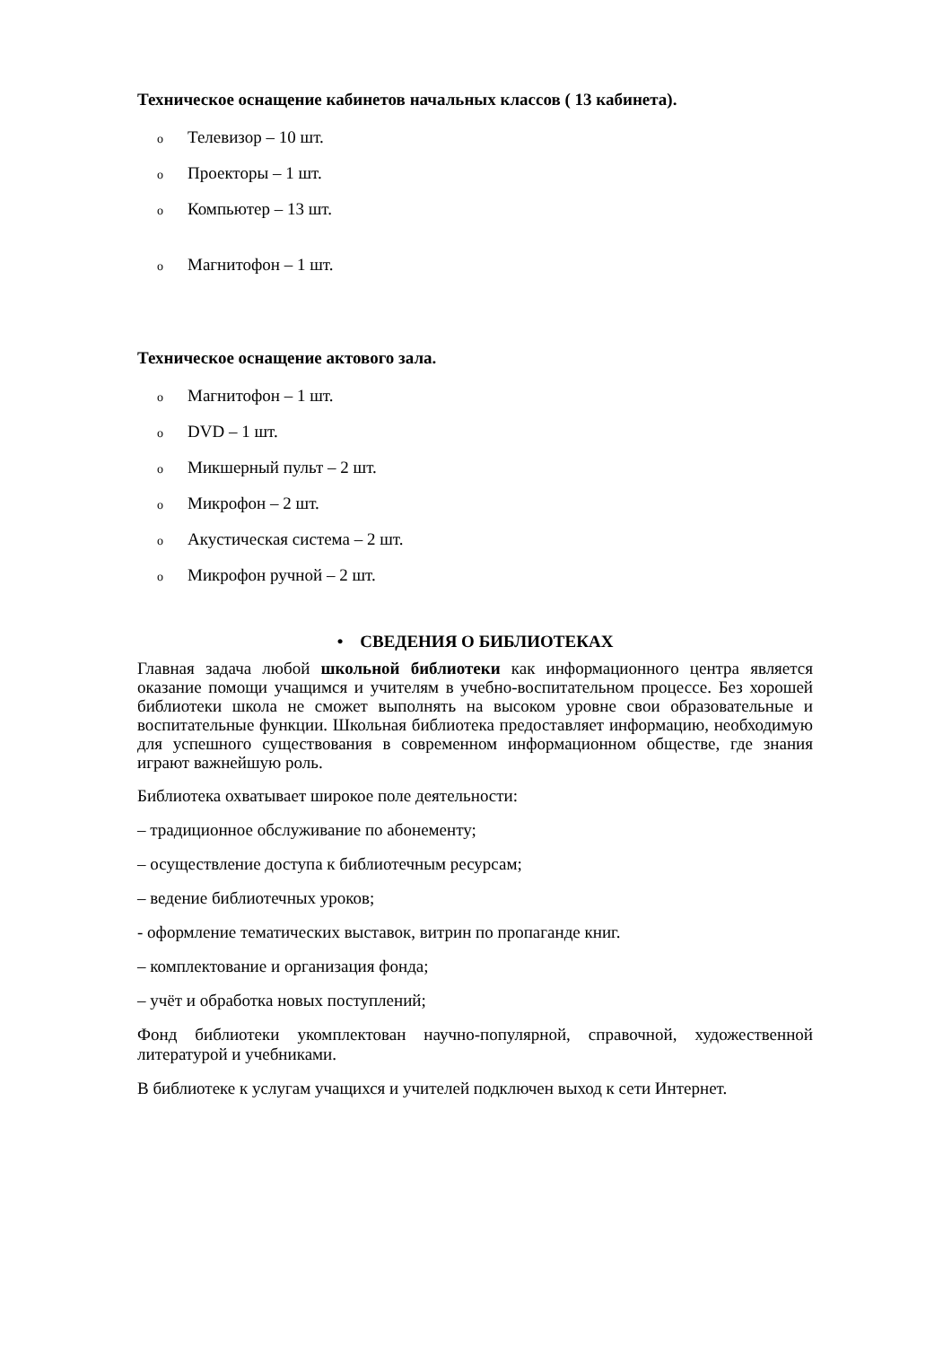Техническое оснащение кабинетов начальных классов ( 13 кабинета).
o Телевизор – 10 шт.
o Проекторы – 1 шт.
o Компьютер – 13 шт.
o Магнитофон – 1 шт.
Техническое оснащение актового зала.
o Магнитофон – 1 шт.
o DVD – 1 шт.
o Микшерный пульт – 2 шт.
o Микрофон – 2 шт.
o Акустическая система – 2 шт.
o Микрофон ручной – 2 шт.
• СВЕДЕНИЯ О БИБЛИОТЕКАХ
Главная задача любой школьной библиотеки как информационного центра является оказание помощи учащимся и учителям в учебно-воспитательном процессе. Без хорошей библиотеки школа не сможет выполнять на высоком уровне свои образовательные и воспитательные функции. Школьная библиотека предоставляет информацию, необходимую для успешного существования в современном информационном обществе, где знания играют важнейшую роль.
Библиотека охватывает широкое поле деятельности:
– традиционное обслуживание по абонементу;
– осуществление доступа к библиотечным ресурсам;
– ведение библиотечных уроков;
- оформление тематических выставок, витрин по пропаганде книг.
– комплектование и организация фонда;
– учёт и обработка новых поступлений;
Фонд библиотеки укомплектован научно-популярной, справочной, художественной литературой и учебниками.
В библиотеке к услугам учащихся и учителей подключен выход к сети Интернет.